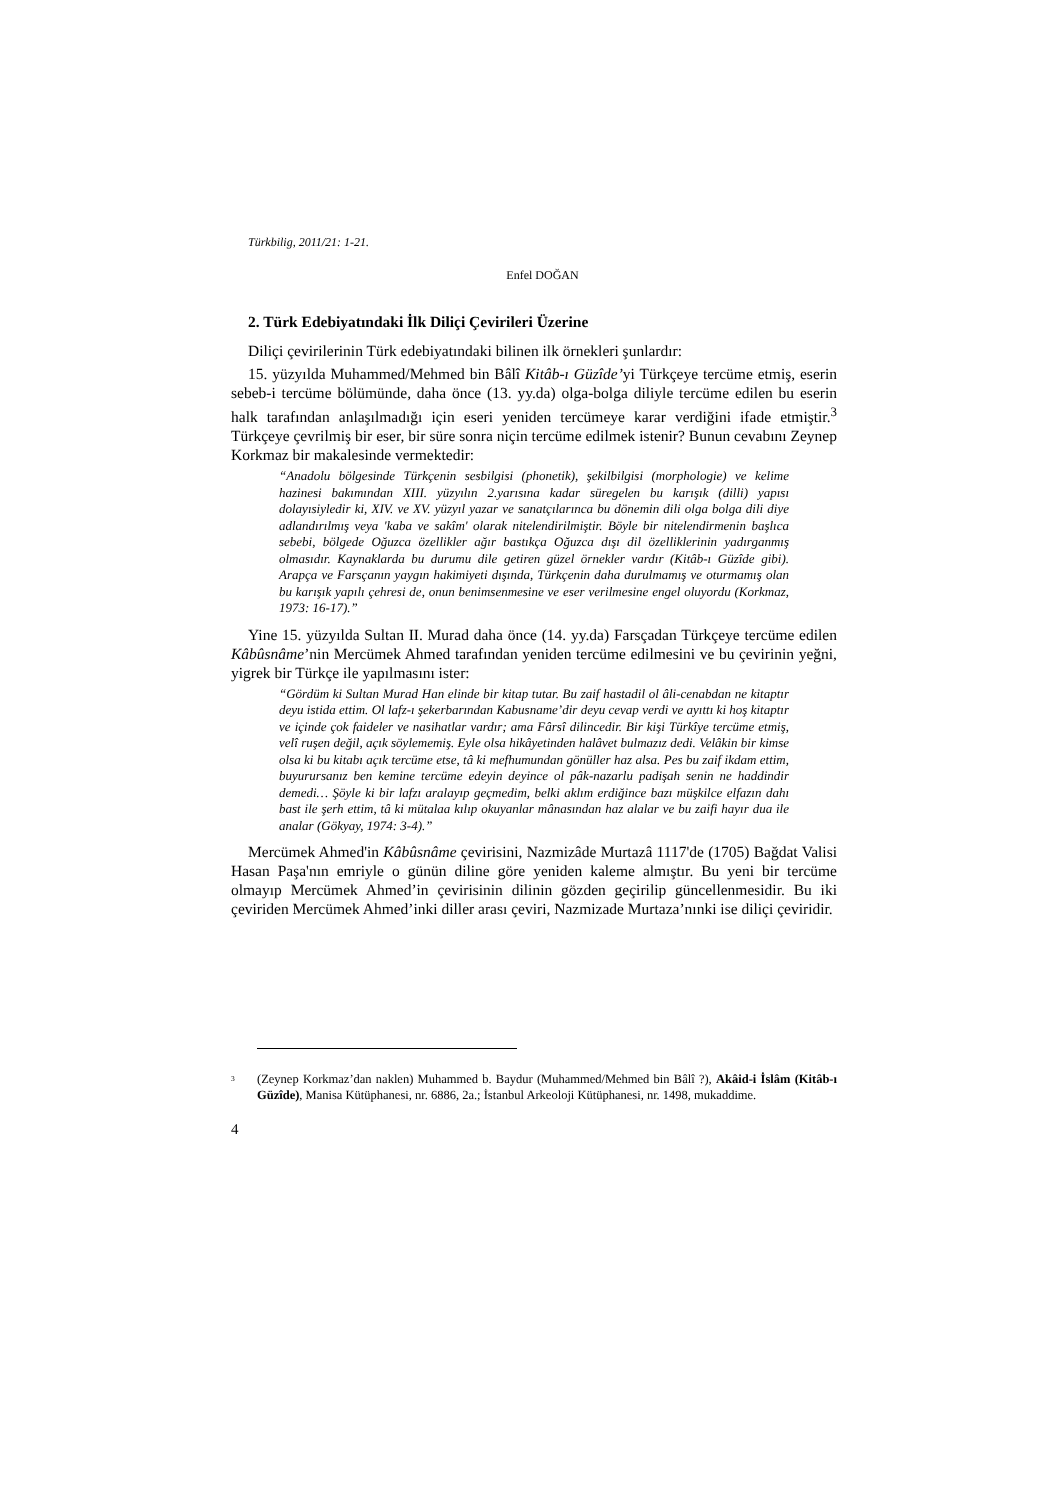Türkbilig, 2011/21: 1-21.
Enfel DOĞAN
2. Türk Edebiyatındaki İlk Diliçi Çevirileri Üzerine
Diliçi çevirilerinin Türk edebiyatındaki bilinen ilk örnekleri şunlardır:
15. yüzyılda Muhammed/Mehmed bin Bâlî Kitâb-ı Güzîde’yi Türkçeye tercüme etmiş, eserin sebeb-i tercüme bölümünde, daha önce (13. yy.da) olga-bolga diliyle tercüme edilen bu eserin halk tarafından anlaşılmadığı için eseri yeniden tercümeye karar verdiğini ifade etmiştir.<sup>3</sup> Türkçeye çevrilmiş bir eser, bir süre sonra niçin tercüme edilmek istenir? Bunun cevabını Zeynep Korkmaz bir makalesinde vermektedir:
“Anadolu bölgesinde Türkçenin sesbilgisi (phonetik), şekilbilgisi (morphologie) ve kelime hazinesi bakımından XIII. yüzyılın 2.yarısına kadar süregelen bu karışık (dilli) yapısı dolayısiyledir ki, XIV. ve XV. yüzyıl yazar ve sanatçılarınca bu dönemin dili olga bolga dili diye adlandırılmış veya 'kaba ve sakîm' olarak nitelendirilmiştir. Böyle bir nitelendirmenin başlıca sebebi, bölgede Oğuzca özellikler ağır bastıkça Oğuzca dışı dil özelliklerinin yadırganmış olmasıdır. Kaynaklarda bu durumu dile getiren güzel örnekler vardır (Kitâb-ı Güzîde gibi). Arapça ve Farsçanın yaygın hakimiyeti dışında, Türkçenin daha durulmamış ve oturmamış olan bu karışık yapılı çehresi de, onun benimsenmesine ve eser verilmesine engel oluyordu (Korkmaz, 1973: 16-17).”
Yine 15. yüzyılda Sultan II. Murad daha önce (14. yy.da) Farsçadan Türkçeye tercüme edilen Kâbûsnâme’nin Mercümek Ahmed tarafından yeniden tercüme edilmesini ve bu çevirinin yeğni, yigrek bir Türkçe ile yapılmasını ister:
“Gördüm ki Sultan Murad Han elinde bir kitap tutar. Bu zaif hastadil ol âli-cenabdan ne kitaptır deyu istida ettim. Ol lafz-ı şekerbarından Kabusname’dir deyu cevap verdi ve ayıttı ki hoş kitaptır ve içinde çok faideler ve nasihatlar vardır; ama Fârsî dilincedir. Bir kişi Türkîye tercüme etmiş, velî ruşen değil, açık söylememiş. Eyle olsa hikâyetinden halâvet bulmazız dedi. Velâkin bir kimse olsa ki bu kitabı açık tercüme etse, tâ ki mefhumundan gönüller haz alsa. Pes bu zaif ikdam ettim, buyurursanız ben kemine tercüme edeyin deyince ol pâk-nazarlu padişah senin ne haddindir demedi… Şöyle ki bir lafzı aralayıp geçmedim, belki aklım erdiğince bazı müşkilce elfazın dahı bast ile şerh ettim, tâ ki mütalaa kılıp okuyanlar mânasından haz alalar ve bu zaifi hayır dua ile analar (Gökyay, 1974: 3-4).”
Mercümek Ahmed'in Kâbûsnâme çevirisini, Nazmizâde Murtazâ 1117'de (1705) Bağdat Valisi Hasan Paşa'nın emriyle o günün diline göre yeniden kaleme almıştır. Bu yeni bir tercüme olmayıp Mercümek Ahmed’in çevirisinin dilinin gözden geçirilip güncellenmesidir. Bu iki çeviriden Mercümek Ahmed’inki diller arası çeviri, Nazmizade Murtaza’nınki ise diliçi çeviridir.
<sup>3</sup>
(Zeynep Korkmaz’dan naklen) Muhammed b. Baydur (Muhammed/Mehmed bin Bâlî ?), Akâid-i İslâm (Kitâb-ı Güzîde), Manisa Kütüphanesi, nr. 6886, 2a.; İstanbul Arkeoloji Kütüphanesi, nr. 1498, mukaddime.
4